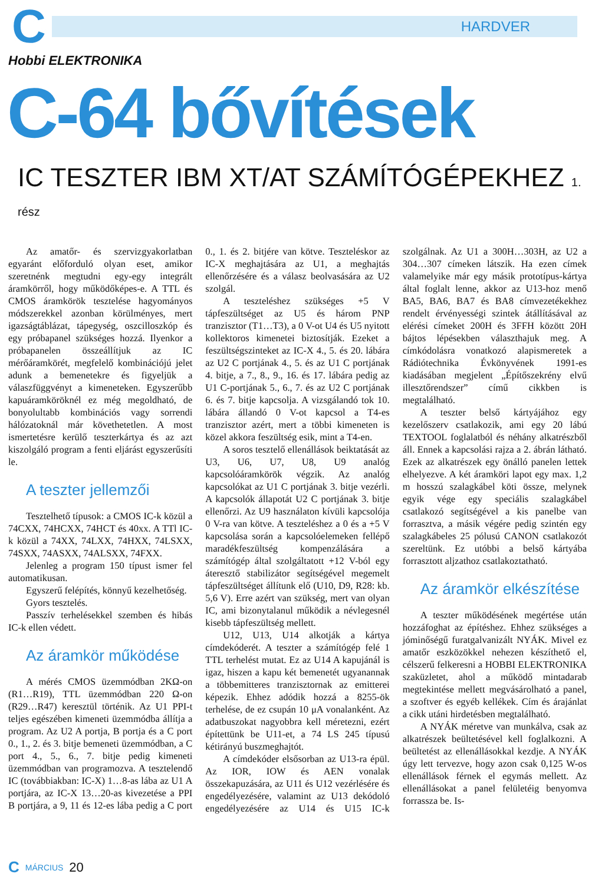C
HARDVER
Hobbi ELEKTRONIKA
C-64 bővítések
IC TESZTER IBM XT/AT SZÁMÍTÓGÉPEKHEZ 1. rész
Az amatőr- és szervizgyakorlatban egyaránt előforduló olyan eset, amikor szeretnénk megtudni egy-egy integrált áramkörről, hogy működőképes-e. A TTL és CMOS áramkörök tesztelése hagyományos módszerekkel azonban körülményes, mert igazságtáblázat, tápegység, oszcilloszkóp és egy próbapanel szükséges hozzá. Ilyenkor a próbapanelen összeállítjuk az IC mérőáramkörét, megfelelő kombinációjú jelet adunk a bemenetekre és figyeljük a válaszfüggvényt a kimeneteken. Egyszerűbb kapuáramköröknél ez még megoldható, de bonyolultabb kombinációs vagy sorrendi hálózatoknál már követhetetlen. A most ismertetésre kerülő teszterkártya és az azt kiszolgáló program a fenti eljárást egyszerűsíti le.
A teszter jellemzői
Tesztelhető típusok: a CMOS IC-k közül a 74CXX, 74HCXX, 74HCT és 40xx. A TTl IC-k közül a 74XX, 74LXX, 74HXX, 74LSXX, 74SXX, 74ASXX, 74ALSXX, 74FXX.
Jelenleg a program 150 típust ismer fel automatikusan.
Egyszerű felépítés, könnyű kezelhetőség.
Gyors tesztelés.
Passzív terhelésekkel szemben és hibás IC-k ellen védett.
Az áramkör működése
A mérés CMOS üzemmódban 2KΩ-on (R1…R19), TTL üzemmódban 220 Ω-on (R29…R47) keresztül történik. Az U1 PPI-t teljes egészében kimeneti üzemmódba állítja a program. Az U2 A portja, B portja és a C port 0., 1., 2. és 3. bitje bemeneti üzemmódban, a C port 4., 5., 6., 7. bitje pedig kimeneti üzemmódban van programozva. A tesztelendő IC (továbbiakban: IC-X) 1…8-as lába az U1 A portjára, az IC-X 13…20-as kivezetése a PPI B portjára, a 9, 11 és 12-es lába pedig a C port 0., 1. és 2. bitjére van kötve. Teszteléskor az IC-X meghajtására az U1, a meghajtás ellenőrzésére és a válasz beolvasására az U2 szolgál.
A teszteléshez szükséges +5 V tápfeszültséget az U5 és három PNP tranzisztor (T1…T3), a 0 V-ot U4 és U5 nyitott kollektoros kimenetei biztosítják. Ezeket a feszültségszinteket az IC-X 4., 5. és 20. lábára az U2 C portjának 4., 5. és az U1 C portjának 4. bitje, a 7., 8., 9., 16. és 17. lábára pedig az U1 C-portjának 5., 6., 7. és az U2 C portjának 6. és 7. bitje kapcsolja. A vizsgálandó tok 10. lábára állandó 0 V-ot kapcsol a T4-es tranzisztor azért, mert a többi kimeneten is közel akkora feszültség esik, mint a T4-en.
A soros tesztelő ellenállások beiktatását az U3, U6, U7, U8, U9 analóg kapcsolóáramkörök végzik. Az analóg kapcsolókat az U1 C portjának 3. bitje vezérli. A kapcsolók állapotát U2 C portjának 3. bitje ellenőrzi. Az U9 használaton kívüli kapcsolója 0 V-ra van kötve. A teszteléshez a 0 és a +5 V kapcsolása során a kapcsolóelemeken fellépő maradékfeszültség kompenzálására a számítógép által szolgáltatott +12 V-ból egy áteresztő stabilizátor segítségével megemelt tápfeszültséget állítunk elő (U10, D9, R28: kb. 5,6 V). Erre azért van szükség, mert van olyan IC, ami bizonytalanul működik a névlegesnél kisebb tápfeszültség mellett.
U12, U13, U14 alkotják a kártya címdekóderét. A teszter a számítógép felé 1 TTL terhelést mutat. Ez az U14 A kapujánál is igaz, hiszen a kapu két bemenetét ugyanannak a többemitteres tranzisztornak az emitterei képezik. Ehhez adódik hozzá a 8255-ök terhelése, de ez csupán 10 μA vonalanként. Az adatbuszokat nagyobbra kell méretezni, ezért építettünk be U11-et, a 74 LS 245 típusú kétirányú buszmeghajtót.
A címdekóder elsősorban az U13-ra épül. Az IOR, IOW és AEN vonalak összekapuzására, az U11 és U12 vezérlésére és engedélyezésére, valamint az U13 dekódoló engedélyezésére az U14 és U15 IC-k szolgálnak. Az U1 a 300H…303H, az U2 a 304…307 címeken látszik. Ha ezen címek valamelyike már egy másik prototípus-kártya által foglalt lenne, akkor az U13-hoz menő BA5, BA6, BA7 és BA8 címvezetékekhez rendelt érvényességi szintek átállításával az elérési címeket 200H és 3FFH között 20H bájtos lépésekben választhajuk meg. A címkódolásra vonatkozó alapismeretek a Rádiótechnika Évkönyvének 1991-es kiadásában megjelent „Építőszekrény elvű illesztőrendszer” című cikkben is megtalálható.
A teszter belső kártyájához egy kezelőszerv csatlakozik, ami egy 20 lábú TEXTOOL foglalatból és néhány alkatrészből áll. Ennek a kapcsolási rajza a 2. ábrán látható. Ezek az alkatrészek egy önálló panelen lettek elhelyezve. A két áramköri lapot egy max. 1,2 m hosszú szalagkábel köti össze, melynek egyik vége egy speciális szalagkábel csatlakozó segítségével a kis panelbe van forrasztva, a másik végére pedig szintén egy szalagkábeles 25 pólusú CANON csatlakozót szereltünk. Ez utóbbi a belső kártyába forrasztott aljzathoz csatlakoztatható.
Az áramkör elkészítése
A teszter működésének megértése után hozzáfoghat az építéshez. Ehhez szükséges a jóminőségű furatgalvanizált NYÁK. Mivel ez amatőr eszközökkel nehezen készíthető el, célszerű felkeresni a HOBBI ELEKTRONIKA szaküzletet, ahol a működő mintadarab megtekintése mellett megvásárolható a panel, a szoftver és egyéb kellékek. Cím és árajánlat a cikk utáni hirdetésben megtalálható.
A NYÁK méretve van munkálva, csak az alkatrészek beültetésével kell foglalkozni. A beültetést az ellenállásokkal kezdje. A NYÁK úgy lett tervezve, hogy azon csak 0,125 W-os ellenállások férnek el egymás mellett. Az ellenállásokat a panel felületéig benyomva forrassza be. Is-
C MÁRCIUS 20